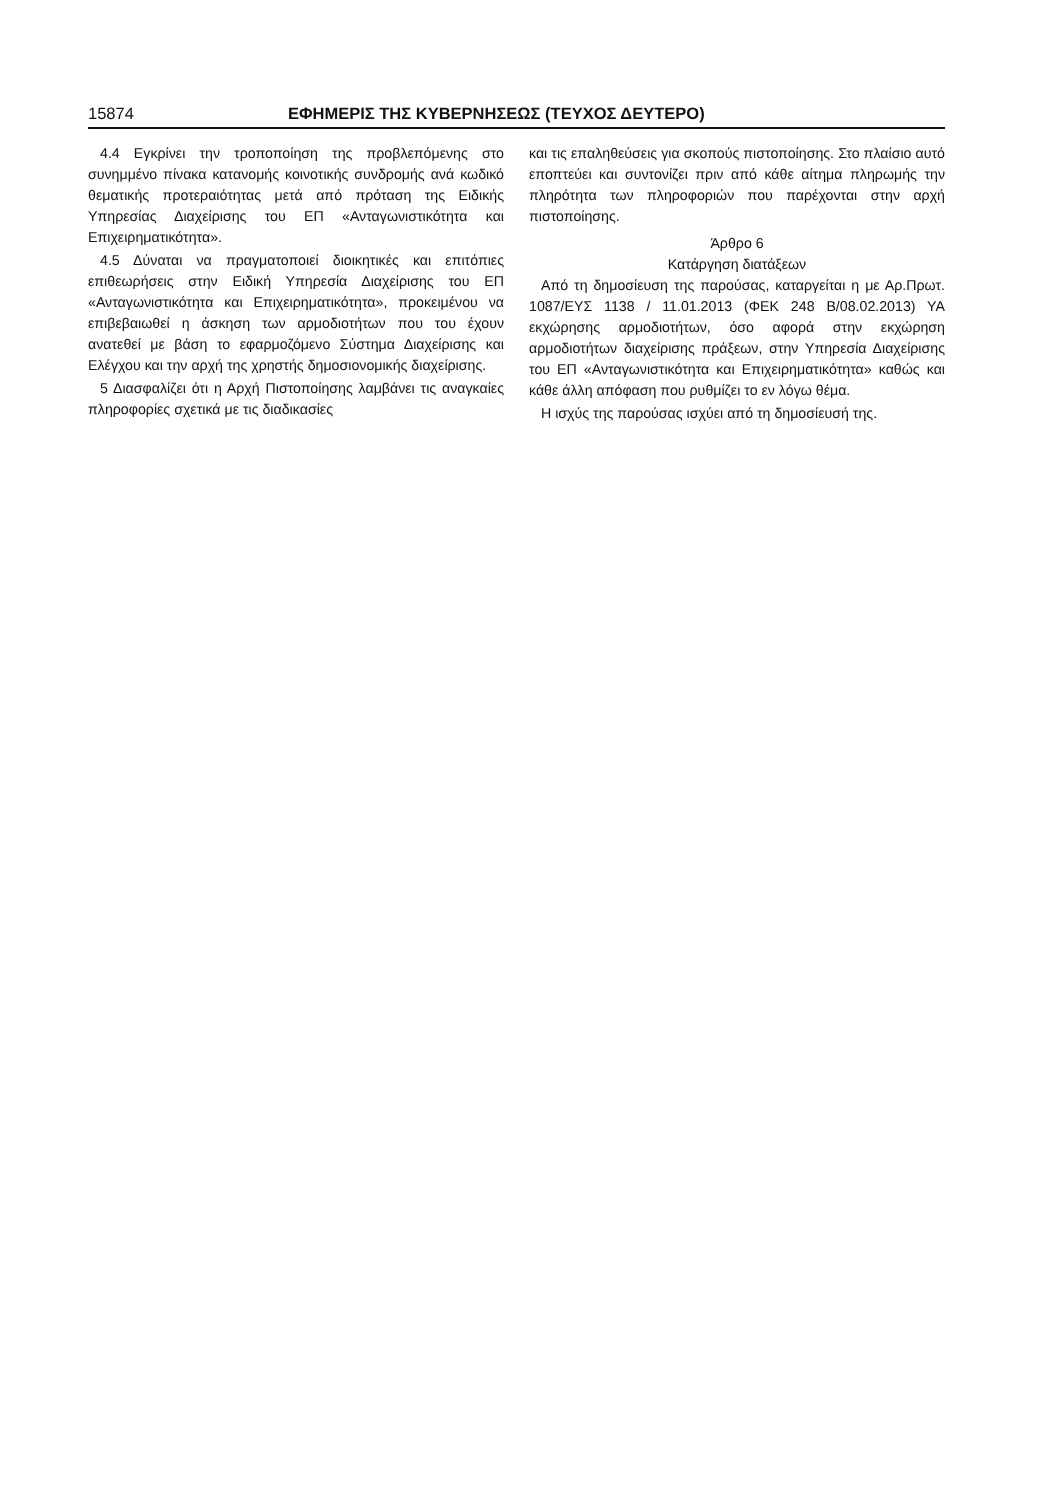15874 ΕΦΗΜΕΡΙΣ ΤΗΣ ΚΥΒΕΡΝΗΣΕΩΣ (ΤΕΥΧΟΣ ΔΕΥΤΕΡΟ)
4.4 Εγκρίνει την τροποποίηση της προβλεπόμενης στο συνημμένο πίνακα κατανομής κοινοτικής συνδρομής ανά κωδικό θεματικής προτεραιότητας μετά από πρόταση της Ειδικής Υπηρεσίας Διαχείρισης του ΕΠ «Ανταγωνιστικότητα και Επιχειρηματικότητα».
4.5 Δύναται να πραγματοποιεί διοικητικές και επιτόπιες επιθεωρήσεις στην Ειδική Υπηρεσία Διαχείρισης του ΕΠ «Ανταγωνιστικότητα και Επιχειρηματικότητα», προκειμένου να επιβεβαιωθεί η άσκηση των αρμοδιοτήτων που του έχουν ανατεθεί με βάση το εφαρμοζόμενο Σύστημα Διαχείρισης και Ελέγχου και την αρχή της χρηστής δημοσιονομικής διαχείρισης.
5 Διασφαλίζει ότι η Αρχή Πιστοποίησης λαμβάνει τις αναγκαίες πληροφορίες σχετικά με τις διαδικασίες
και τις επαληθεύσεις για σκοπούς πιστοποίησης. Στο πλαίσιο αυτό εποπτεύει και συντονίζει πριν από κάθε αίτημα πληρωμής την πληρότητα των πληροφοριών που παρέχονται στην αρχή πιστοποίησης.
Άρθρο 6
Κατάργηση διατάξεων
Από τη δημοσίευση της παρούσας, καταργείται η με Αρ.Πρωτ. 1087/ΕΥΣ 1138 / 11.01.2013 (ΦΕΚ 248 Β/08.02.2013) ΥΑ εκχώρησης αρμοδιοτήτων, όσο αφορά στην εκχώρηση αρμοδιοτήτων διαχείρισης πράξεων, στην Υπηρεσία Διαχείρισης του ΕΠ «Ανταγωνιστικότητα και Επιχειρηματικότητα» καθώς και κάθε άλλη απόφαση που ρυθμίζει το εν λόγω θέμα.
Η ισχύς της παρούσας ισχύει από τη δημοσίευσή της.